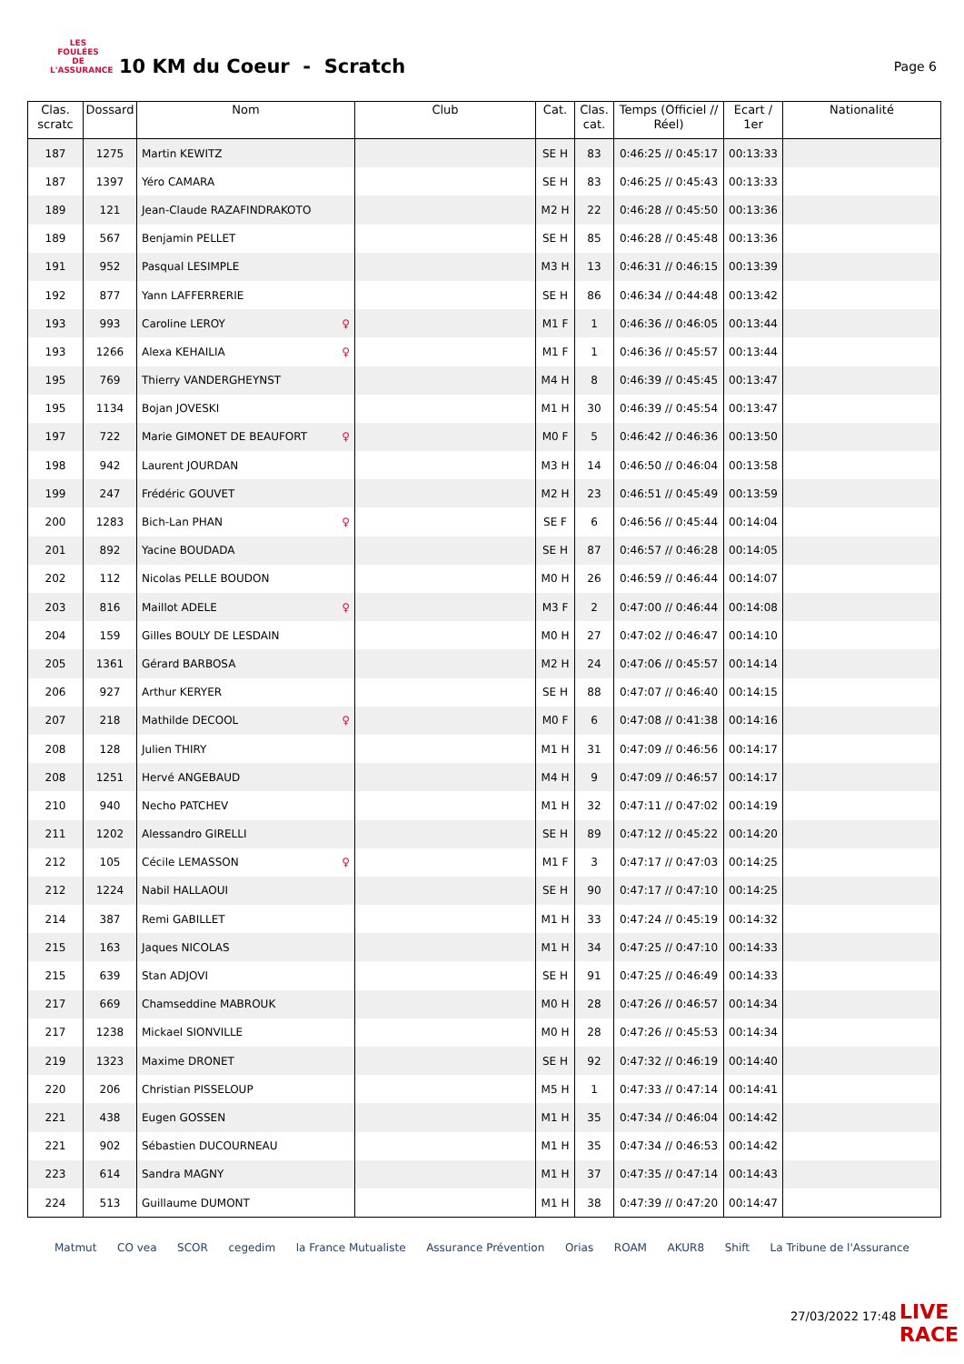LES FOULÉES DE L'ASSURANCE
10 KM du Coeur - Scratch
Page 6
| Clas. scratc | Dossard | Nom | Club | Cat. | Clas. cat. | Temps (Officiel // Réel) | Ecart / 1er | Nationalité |
| --- | --- | --- | --- | --- | --- | --- | --- | --- |
| 187 | 1275 | Martin KEWITZ | | SE H | 83 | 0:46:25 // 0:45:17 | 00:13:33 | |
| 187 | 1397 | Yéro CAMARA | | SE H | 83 | 0:46:25 // 0:45:43 | 00:13:33 | |
| 189 | 121 | Jean-Claude RAZAFINDRAKOTO | | M2 H | 22 | 0:46:28 // 0:45:50 | 00:13:36 | |
| 189 | 567 | Benjamin PELLET | | SE H | 85 | 0:46:28 // 0:45:48 | 00:13:36 | |
| 191 | 952 | Pasqual LESIMPLE | | M3 H | 13 | 0:46:31 // 0:46:15 | 00:13:39 | |
| 192 | 877 | Yann LAFFERRERIE | | SE H | 86 | 0:46:34 // 0:44:48 | 00:13:42 | |
| 193 | 993 | Caroline LEROY ♀ | | M1 F | 1 | 0:46:36 // 0:46:05 | 00:13:44 | |
| 193 | 1266 | Alexa KEHAILIA ♀ | | M1 F | 1 | 0:46:36 // 0:45:57 | 00:13:44 | |
| 195 | 769 | Thierry VANDERGHEYNST | | M4 H | 8 | 0:46:39 // 0:45:45 | 00:13:47 | |
| 195 | 1134 | Bojan JOVESKI | | M1 H | 30 | 0:46:39 // 0:45:54 | 00:13:47 | |
| 197 | 722 | Marie GIMONET DE BEAUFORT ♀ | | M0 F | 5 | 0:46:42 // 0:46:36 | 00:13:50 | |
| 198 | 942 | Laurent JOURDAN | | M3 H | 14 | 0:46:50 // 0:46:04 | 00:13:58 | |
| 199 | 247 | Frédéric GOUVET | | M2 H | 23 | 0:46:51 // 0:45:49 | 00:13:59 | |
| 200 | 1283 | Bich-Lan PHAN ♀ | | SE F | 6 | 0:46:56 // 0:45:44 | 00:14:04 | |
| 201 | 892 | Yacine BOUDADA | | SE H | 87 | 0:46:57 // 0:46:28 | 00:14:05 | |
| 202 | 112 | Nicolas PELLE BOUDON | | M0 H | 26 | 0:46:59 // 0:46:44 | 00:14:07 | |
| 203 | 816 | Maillot ADELE ♀ | | M3 F | 2 | 0:47:00 // 0:46:44 | 00:14:08 | |
| 204 | 159 | Gilles BOULY DE LESDAIN | | M0 H | 27 | 0:47:02 // 0:46:47 | 00:14:10 | |
| 205 | 1361 | Gérard BARBOSA | | M2 H | 24 | 0:47:06 // 0:45:57 | 00:14:14 | |
| 206 | 927 | Arthur KERYER | | SE H | 88 | 0:47:07 // 0:46:40 | 00:14:15 | |
| 207 | 218 | Mathilde DECOOL ♀ | | M0 F | 6 | 0:47:08 // 0:41:38 | 00:14:16 | |
| 208 | 128 | Julien THIRY | | M1 H | 31 | 0:47:09 // 0:46:56 | 00:14:17 | |
| 208 | 1251 | Hervé ANGEBAUD | | M4 H | 9 | 0:47:09 // 0:46:57 | 00:14:17 | |
| 210 | 940 | Necho PATCHEV | | M1 H | 32 | 0:47:11 // 0:47:02 | 00:14:19 | |
| 211 | 1202 | Alessandro GIRELLI | | SE H | 89 | 0:47:12 // 0:45:22 | 00:14:20 | |
| 212 | 105 | Cécile LEMASSON ♀ | | M1 F | 3 | 0:47:17 // 0:47:03 | 00:14:25 | |
| 212 | 1224 | Nabil HALLAOUI | | SE H | 90 | 0:47:17 // 0:47:10 | 00:14:25 | |
| 214 | 387 | Remi GABILLET | | M1 H | 33 | 0:47:24 // 0:45:19 | 00:14:32 | |
| 215 | 163 | Jaques NICOLAS | | M1 H | 34 | 0:47:25 // 0:47:10 | 00:14:33 | |
| 215 | 639 | Stan ADJOVI | | SE H | 91 | 0:47:25 // 0:46:49 | 00:14:33 | |
| 217 | 669 | Chamseddine MABROUK | | M0 H | 28 | 0:47:26 // 0:46:57 | 00:14:34 | |
| 217 | 1238 | Mickael SIONVILLE | | M0 H | 28 | 0:47:26 // 0:45:53 | 00:14:34 | |
| 219 | 1323 | Maxime DRONET | | SE H | 92 | 0:47:32 // 0:46:19 | 00:14:40 | |
| 220 | 206 | Christian PISSELOUP | | M5 H | 1 | 0:47:33 // 0:47:14 | 00:14:41 | |
| 221 | 438 | Eugen GOSSEN | | M1 H | 35 | 0:47:34 // 0:46:04 | 00:14:42 | |
| 221 | 902 | Sébastien DUCOURNEAU | | M1 H | 35 | 0:47:34 // 0:46:53 | 00:14:42 | |
| 223 | 614 | Sandra MAGNY | | M1 H | 37 | 0:47:35 // 0:47:14 | 00:14:43 | |
| 224 | 513 | Guillaume DUMONT | | M1 H | 38 | 0:47:39 // 0:47:20 | 00:14:47 | |
Matmut CO vea SCOR cegedim la France Mutualiste Assurance Prévention Orias ROAM AKUR8 Shift La Tribune de l'Assurance
27/03/2022 17:48 LIVE RACE